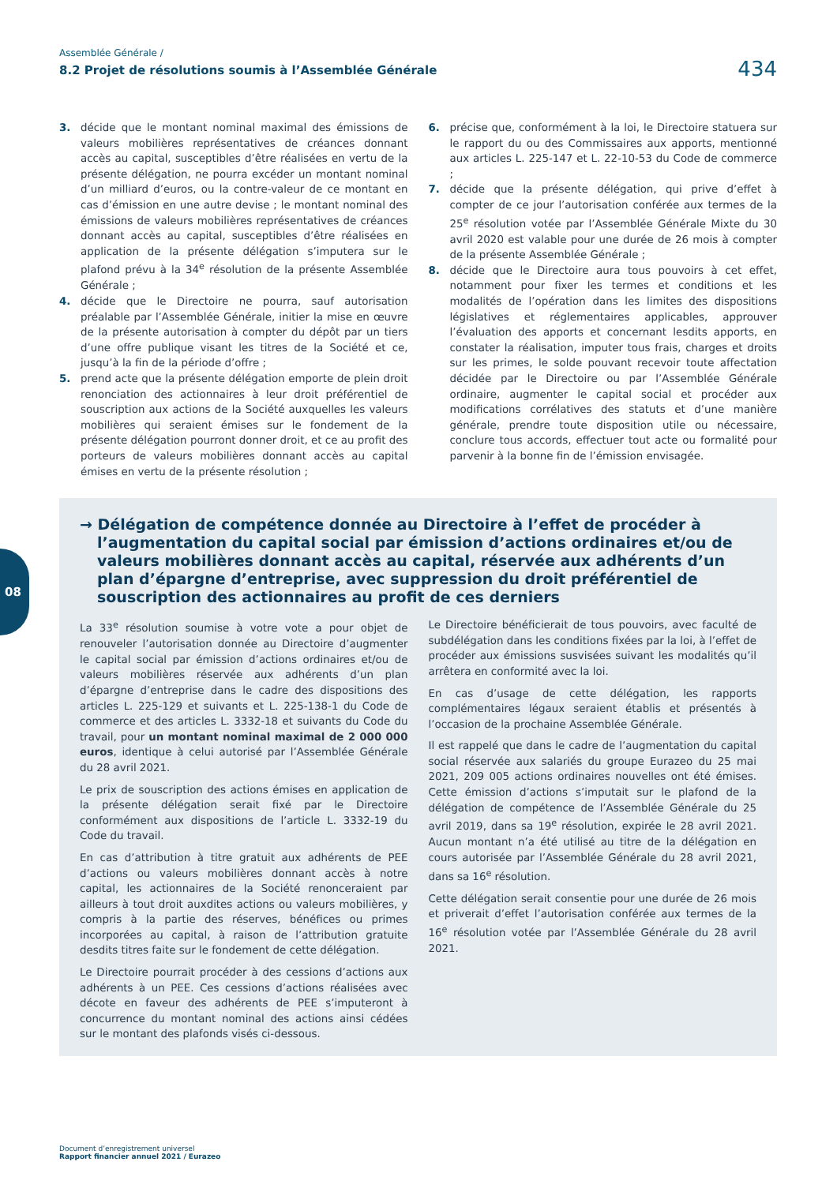Assemblée Générale /
8.2 Projet de résolutions soumis à l’Assemblée Générale
434
3. décide que le montant nominal maximal des émissions de valeurs mobilières représentatives de créances donnant accès au capital, susceptibles d’être réalisées en vertu de la présente délégation, ne pourra excéder un montant nominal d’un milliard d’euros, ou la contre-valeur de ce montant en cas d’émission en une autre devise ; le montant nominal des émissions de valeurs mobilières représentatives de créances donnant accès au capital, susceptibles d’être réalisées en application de la présente délégation s’imputera sur le plafond prévu à la 34<sup>e</sup> résolution de la présente Assemblée Générale ;
4. décide que le Directoire ne pourra, sauf autorisation préalable par l’Assemblée Générale, initier la mise en œuvre de la présente autorisation à compter du dépôt par un tiers d’une offre publique visant les titres de la Société et ce, jusqu’à la fin de la période d’offre ;
5. prend acte que la présente délégation emporte de plein droit renonciation des actionnaires à leur droit préférentiel de souscription aux actions de la Société auxquelles les valeurs mobilières qui seraient émises sur le fondement de la présente délégation pourront donner droit, et ce au profit des porteurs de valeurs mobilières donnant accès au capital émises en vertu de la présente résolution ;
6. précise que, conformément à la loi, le Directoire statuera sur le rapport du ou des Commissaires aux apports, mentionné aux articles L. 225-147 et L. 22-10-53 du Code de commerce ;
7. décide que la présente délégation, qui prive d’effet à compter de ce jour l’autorisation conférée aux termes de la 25<sup>e</sup> résolution votée par l’Assemblée Générale Mixte du 30 avril 2020 est valable pour une durée de 26 mois à compter de la présente Assemblée Générale ;
8. décide que le Directoire aura tous pouvoirs à cet effet, notamment pour fixer les termes et conditions et les modalités de l’opération dans les limites des dispositions législatives et réglementaires applicables, approuver l’évaluation des apports et concernant lesdits apports, en constater la réalisation, imputer tous frais, charges et droits sur les primes, le solde pouvant recevoir toute affectation décidée par le Directoire ou par l’Assemblée Générale ordinaire, augmenter le capital social et procéder aux modifications corrélatives des statuts et d’une manière générale, prendre toute disposition utile ou nécessaire, conclure tous accords, effectuer tout acte ou formalité pour parvenir à la bonne fin de l’émission envisagée.
→ Délégation de compétence donnée au Directoire à l’effet de procéder à l’augmentation du capital social par émission d’actions ordinaires et/ou de valeurs mobilières donnant accès au capital, réservée aux adhérents d’un plan d’épargne d’entreprise, avec suppression du droit préférentiel de souscription des actionnaires au profit de ces derniers
La 33<sup>e</sup> résolution soumise à votre vote a pour objet de renouveler l’autorisation donnée au Directoire d’augmenter le capital social par émission d’actions ordinaires et/ou de valeurs mobilières réservée aux adhérents d’un plan d’épargne d’entreprise dans le cadre des dispositions des articles L. 225-129 et suivants et L. 225-138-1 du Code de commerce et des articles L. 3332-18 et suivants du Code du travail, pour un montant nominal maximal de 2 000 000 euros, identique à celui autorisé par l’Assemblée Générale du 28 avril 2021.
Le prix de souscription des actions émises en application de la présente délégation serait fixé par le Directoire conformément aux dispositions de l’article L. 3332-19 du Code du travail.
En cas d’attribution à titre gratuit aux adhérents de PEE d’actions ou valeurs mobilières donnant accès à notre capital, les actionnaires de la Société renonceraient par ailleurs à tout droit auxdites actions ou valeurs mobilières, y compris à la partie des réserves, bénéfices ou primes incorporées au capital, à raison de l’attribution gratuite desdits titres faite sur le fondement de cette délégation.
Le Directoire pourrait procéder à des cessions d’actions aux adhérents à un PEE. Ces cessions d’actions réalisées avec décote en faveur des adhérents de PEE s’imputeront à concurrence du montant nominal des actions ainsi cédées sur le montant des plafonds visés ci-dessous.
Le Directoire bénéficierait de tous pouvoirs, avec faculté de subdélégation dans les conditions fixées par la loi, à l’effet de procéder aux émissions susvisées suivant les modalités qu’il arrêtera en conformité avec la loi.
En cas d’usage de cette délégation, les rapports complémentaires légaux seraient établis et présentés à l’occasion de la prochaine Assemblée Générale.
Il est rappelé que dans le cadre de l’augmentation du capital social réservée aux salariés du groupe Eurazeo du 25 mai 2021, 209 005 actions ordinaires nouvelles ont été émises. Cette émission d’actions s’imputait sur le plafond de la délégation de compétence de l’Assemblée Générale du 25 avril 2019, dans sa 19<sup>e</sup> résolution, expirée le 28 avril 2021. Aucun montant n’a été utilisé au titre de la délégation en cours autorisée par l’Assemblée Générale du 28 avril 2021, dans sa 16<sup>e</sup> résolution.
Cette délégation serait consentie pour une durée de 26 mois et priverait d’effet l’autorisation conférée aux termes de la 16<sup>e</sup> résolution votée par l’Assemblée Générale du 28 avril 2021.
08
Document d’enregistrement universel
Rapport financier annuel 2021 / Eurazeo